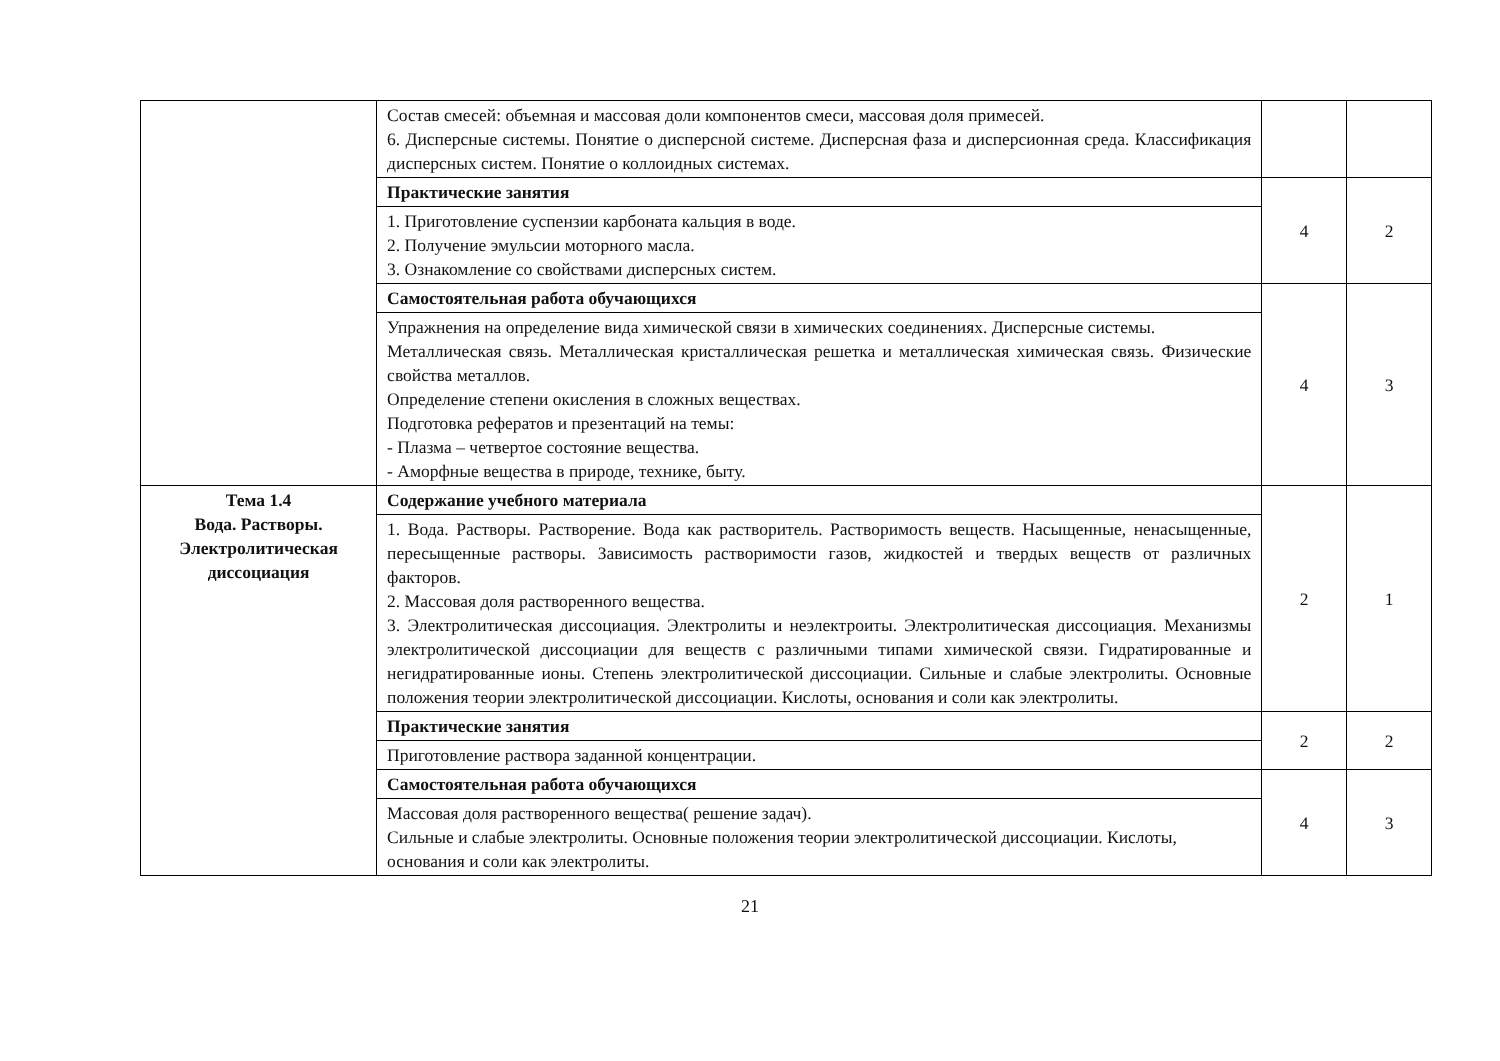| | Состав смесей: объемная и массовая доли компонентов смеси, массовая доля примесей. 6. Дисперсные системы. Понятие о дисперсной системе. Дисперсная фаза и дисперсионная среда. Классификация дисперсных систем. Понятие о коллоидных системах. | | |
| | Практические занятия | 4 | 2 |
| | 1. Приготовление суспензии карбоната кальция в воде. 2. Получение эмульсии моторного масла. 3. Ознакомление со свойствами дисперсных систем. | | |
| | Самостоятельная работа обучающихся | 4 | 3 |
| | Упражнения на определение вида химической связи в химических соединениях. Дисперсные системы. Металлическая связь. Металлическая кристаллическая решетка и металлическая химическая связь. Физические свойства металлов. Определение степени окисления в сложных веществах. Подготовка рефератов и презентаций на темы: - Плазма – четвертое состояние вещества. - Аморфные вещества в природе, технике, быту. | | |
| Тема 1.4 Вода. Растворы. Электролитическая диссоциация | Содержание учебного материала | 2 | 1 |
| | 1. Вода. Растворы. Растворение. Вода как растворитель. Растворимость веществ. Насыщенные, ненасыщенные, пересыщенные растворы. Зависимость растворимости газов, жидкостей и твердых веществ от различных факторов. 2. Массовая доля растворенного вещества. 3. Электролитическая диссоциация. Электролиты и неэлектроиты. Электролитическая диссоциация. Механизмы электролитической диссоциации для веществ с различными типами химической связи. Гидратированные и негидратированные ионы. Степень электролитической диссоциации. Сильные и слабые электролиты. Основные положения теории электролитической диссоциации. Кислоты, основания и соли как электролиты. | | |
| | Практические занятия | 2 | 2 |
| | Приготовление раствора заданной концентрации. | | |
| | Самостоятельная работа обучающихся | 4 | 3 |
| | Массовая доля растворенного вещества( решение задач). Сильные и слабые электролиты. Основные положения теории электролитической диссоциации. Кислоты, основания и соли как электролиты. | | |
21